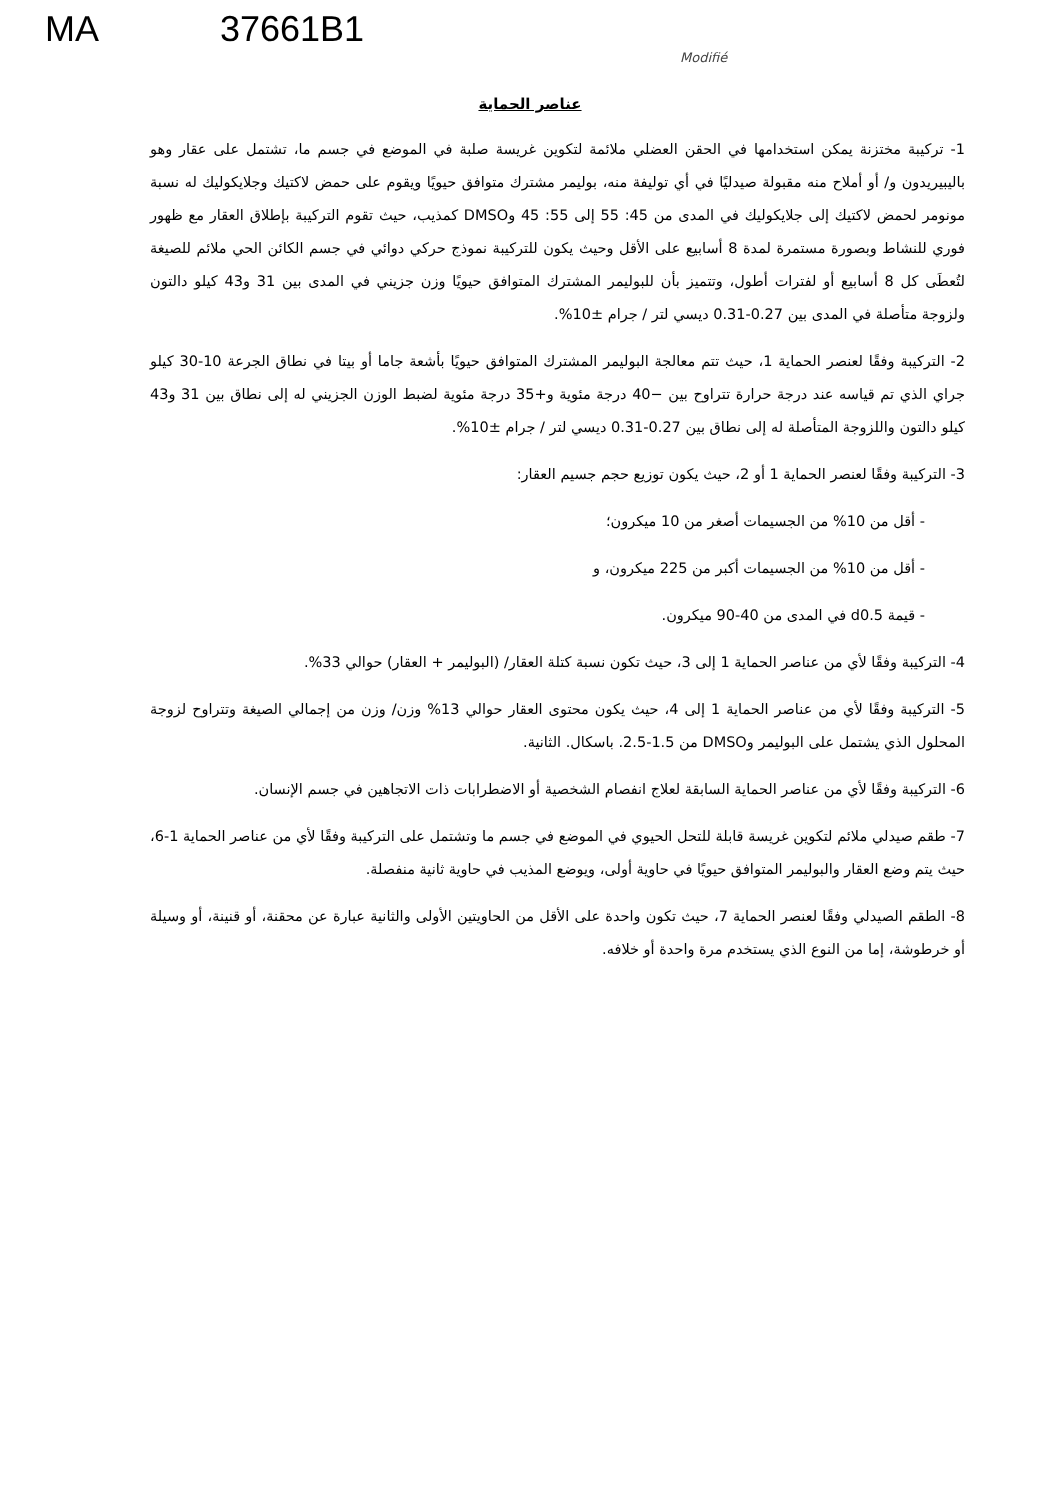MA 37661B1
Modifié
عناصر الحماية
1- تركيبة مختزنة يمكن استخدامها في الحقن العضلي ملائمة لتكوين غريسة صلبة في الموضع في جسم ما، تشتمل على عقار وهو باليبيريدون و/ أو أملاح منه مقبولة صيدليًا في أي توليفة منه، بوليمر مشترك متوافق حيويًا ويقوم على حمض لاكتيك وجلايكوليك له نسبة مونومر لحمض لاكتيك إلى جلايكوليك في المدى من 45: 55 إلى 55: 45 وDMSO كمذيب، حيث تقوم التركيبة بإطلاق العقار مع ظهور فوري للنشاط وبصورة مستمرة لمدة 8 أسابيع على الأقل وحيث يكون للتركيبة نموذج حركي دوائي في جسم الكائن الحي ملائم للصيغة لتُعطَى كل 8 أسابيع أو لفترات أطول، وتتميز بأن للبوليمر المشترك المتوافق حيويًا وزن جزيني في المدى بين 31 و43 كيلو دالتون ولزوجة متأصلة في المدى بين 0.27-0.31 ديسي لتر / جرام ±10%.
2- التركيبة وفقًا لعنصر الحماية 1، حيث تتم معالجة البوليمر المشترك المتوافق حيويًا بأشعة جاما أو بيتا في نطاق الجرعة 10-30 كيلو جراي الذي تم قياسه عند درجة حرارة تتراوح بين −40 درجة مئوية و+35 درجة مئوية لضبط الوزن الجزيني له إلى نطاق بين 31 و43 كيلو دالتون واللزوجة المتأصلة له إلى نطاق بين 0.27-0.31 ديسي لتر / جرام ±10%.
3- التركيبة وفقًا لعنصر الحماية 1 أو 2، حيث يكون توزيع حجم جسيم العقار:
- أقل من 10% من الجسيمات أصغر من 10 ميكرون؛
- أقل من 10% من الجسيمات أكبر من 225 ميكرون، و
- قيمة d0.5 في المدى من 40-90 ميكرون.
4- التركيبة وفقًا لأي من عناصر الحماية 1 إلى 3، حيث تكون نسبة كتلة العقار/ (البوليمر + العقار) حوالي 33%.
5- التركيبة وفقًا لأي من عناصر الحماية 1 إلى 4، حيث يكون محتوى العقار حوالي 13% وزن/ وزن من إجمالي الصيغة وتتراوح لزوجة المحلول الذي يشتمل على البوليمر وDMSO من 1.5-2.5. باسكال. الثانية.
6- التركيبة وفقًا لأي من عناصر الحماية السابقة لعلاج انفصام الشخصية أو الاضطرابات ذات الاتجاهين في جسم الإنسان.
7- طقم صيدلي ملائم لتكوين غريسة قابلة للتحل الحيوي في الموضع في جسم ما وتشتمل على التركيبة وفقًا لأي من عناصر الحماية 1-6، حيث يتم وضع العقار والبوليمر المتوافق حيويًا في حاوية أولى، ويوضع المذيب في حاوية ثانية منفصلة.
8- الطقم الصيدلي وفقًا لعنصر الحماية 7، حيث تكون واحدة على الأقل من الحاويتين الأولى والثانية عبارة عن محقنة، أو قنينة، أو وسيلة أو خرطوشة، إما من النوع الذي يستخدم مرة واحدة أو خلافه.